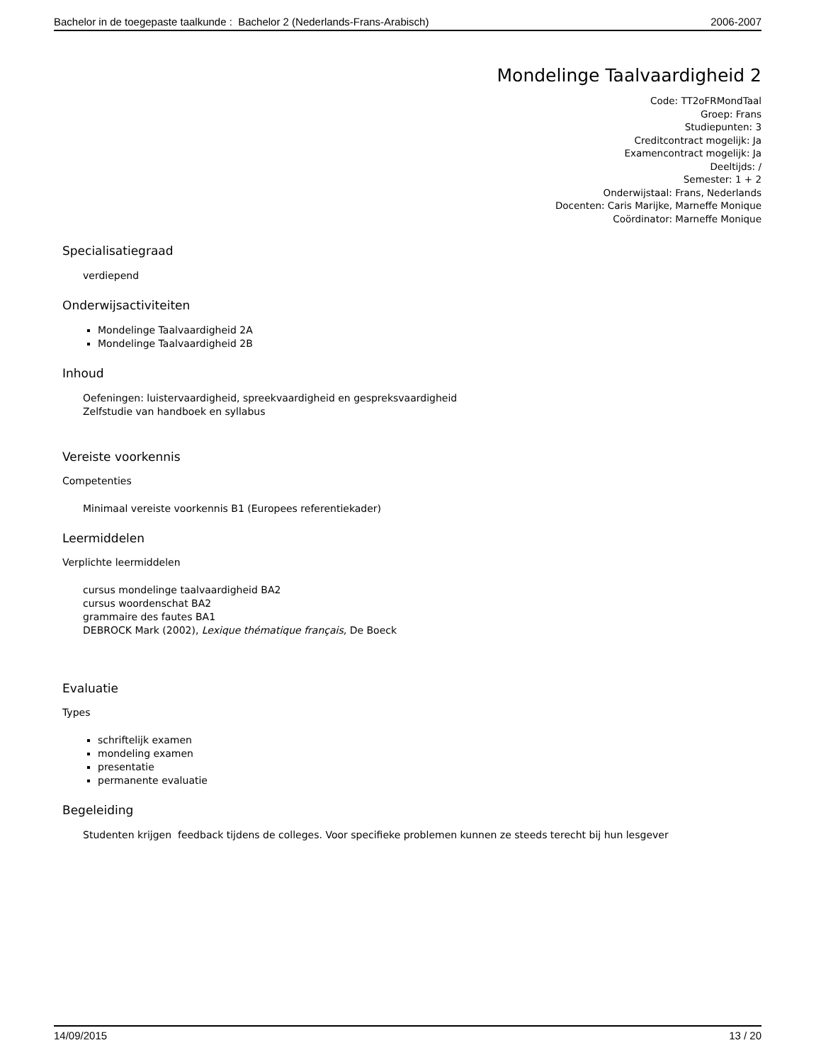Bachelor in de toegepaste taalkunde : Bachelor 2 (Nederlands-Frans-Arabisch) 2006-2007
Mondelinge Taalvaardigheid 2
Code: TT2oFRMondTaal
Groep: Frans
Studiepunten: 3
Creditcontract mogelijk: Ja
Examencontract mogelijk: Ja
Deeltijds: /
Semester: 1 + 2
Onderwijstaal: Frans, Nederlands
Docenten: Caris Marijke, Marneffe Monique
Coördinator: Marneffe Monique
Specialisatiegraad
verdiepend
Onderwijsactiviteiten
Mondelinge Taalvaardigheid 2A
Mondelinge Taalvaardigheid 2B
Inhoud
Oefeningen: luistervaardigheid, spreekvaardigheid en gespreksvaardigheid
Zelfstudie van handboek en syllabus
Vereiste voorkennis
Competenties
Minimaal vereiste voorkennis B1 (Europees referentiekader)
Leermiddelen
Verplichte leermiddelen
cursus mondelinge taalvaardigheid BA2
cursus woordenschat BA2
grammaire des fautes BA1
DEBROCK Mark (2002), Lexique thématique français, De Boeck
Evaluatie
Types
schriftelijk examen
mondeling examen
presentatie
permanente evaluatie
Begeleiding
Studenten krijgen feedback tijdens de colleges. Voor specifieke problemen kunnen ze steeds terecht bij hun lesgever
14/09/2015 13 / 20